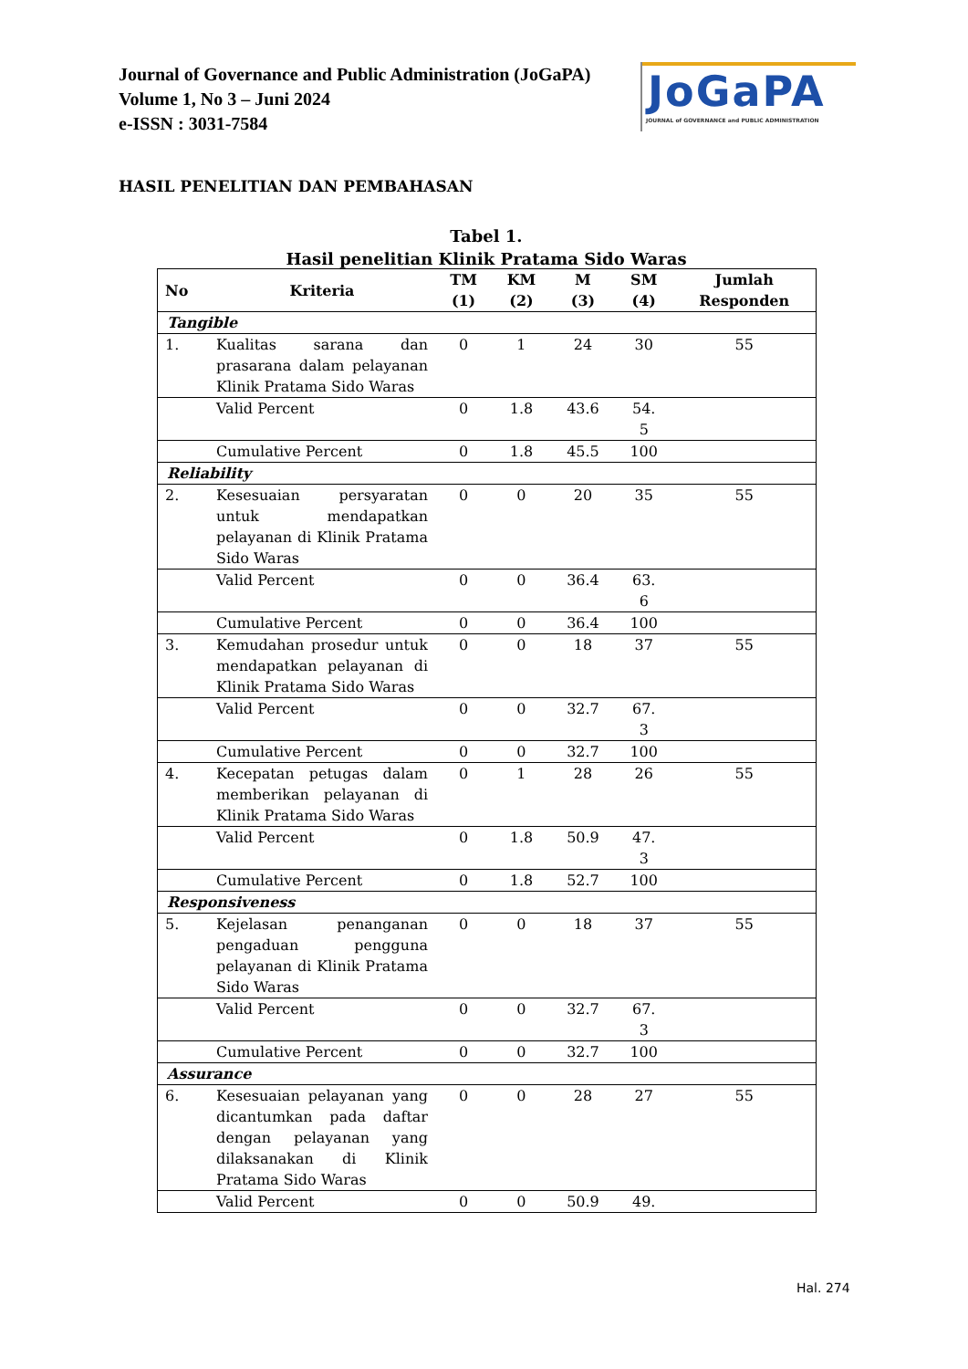Journal of Governance and Public Administration (JoGaPA)
Volume 1, No 3 – Juni 2024
e-ISSN : 3031-7584
JoGaPA
JOURNAL of GOVERNANCE and PUBLIC ADMINISTRATION
HASIL PENELITIAN DAN PEMBAHASAN
Tabel 1.
Hasil penelitian Klinik Pratama Sido Waras
| No | Kriteria | TM (1) | KM (2) | M (3) | SM (4) | Jumlah Responden |
| --- | --- | --- | --- | --- | --- | --- |
| Tangible | | | | | | |
| 1. | Kualitas sarana dan prasarana dalam pelayanan Klinik Pratama Sido Waras | 0 | 1 | 24 | 30 | 55 |
| | Valid Percent | 0 | 1.8 | 43.6 | 54. 5 | |
| | Cumulative Percent | 0 | 1.8 | 45.5 | 100 | |
| Reliability | | | | | | |
| 2. | Kesesuaian persyaratan untuk mendapatkan pelayanan di Klinik Pratama Sido Waras | 0 | 0 | 20 | 35 | 55 |
| | Valid Percent | 0 | 0 | 36.4 | 63. 6 | |
| | Cumulative Percent | 0 | 0 | 36.4 | 100 | |
| 3. | Kemudahan prosedur untuk mendapatkan pelayanan di Klinik Pratama Sido Waras | 0 | 0 | 18 | 37 | 55 |
| | Valid Percent | 0 | 0 | 32.7 | 67. 3 | |
| | Cumulative Percent | 0 | 0 | 32.7 | 100 | |
| 4. | Kecepatan petugas dalam memberikan pelayanan di Klinik Pratama Sido Waras | 0 | 1 | 28 | 26 | 55 |
| | Valid Percent | 0 | 1.8 | 50.9 | 47. 3 | |
| | Cumulative Percent | 0 | 1.8 | 52.7 | 100 | |
| Responsiveness | | | | | | |
| 5. | Kejelasan penanganan pengaduan pengguna pelayanan di Klinik Pratama Sido Waras | 0 | 0 | 18 | 37 | 55 |
| | Valid Percent | 0 | 0 | 32.7 | 67. 3 | |
| | Cumulative Percent | 0 | 0 | 32.7 | 100 | |
| Assurance | | | | | | |
| 6. | Kesesuaian pelayanan yang dicantumkan pada daftar dengan pelayanan yang dilaksanakan di Klinik Pratama Sido Waras | 0 | 0 | 28 | 27 | 55 |
| | Valid Percent | 0 | 0 | 50.9 | 49. | |
Hal. 274